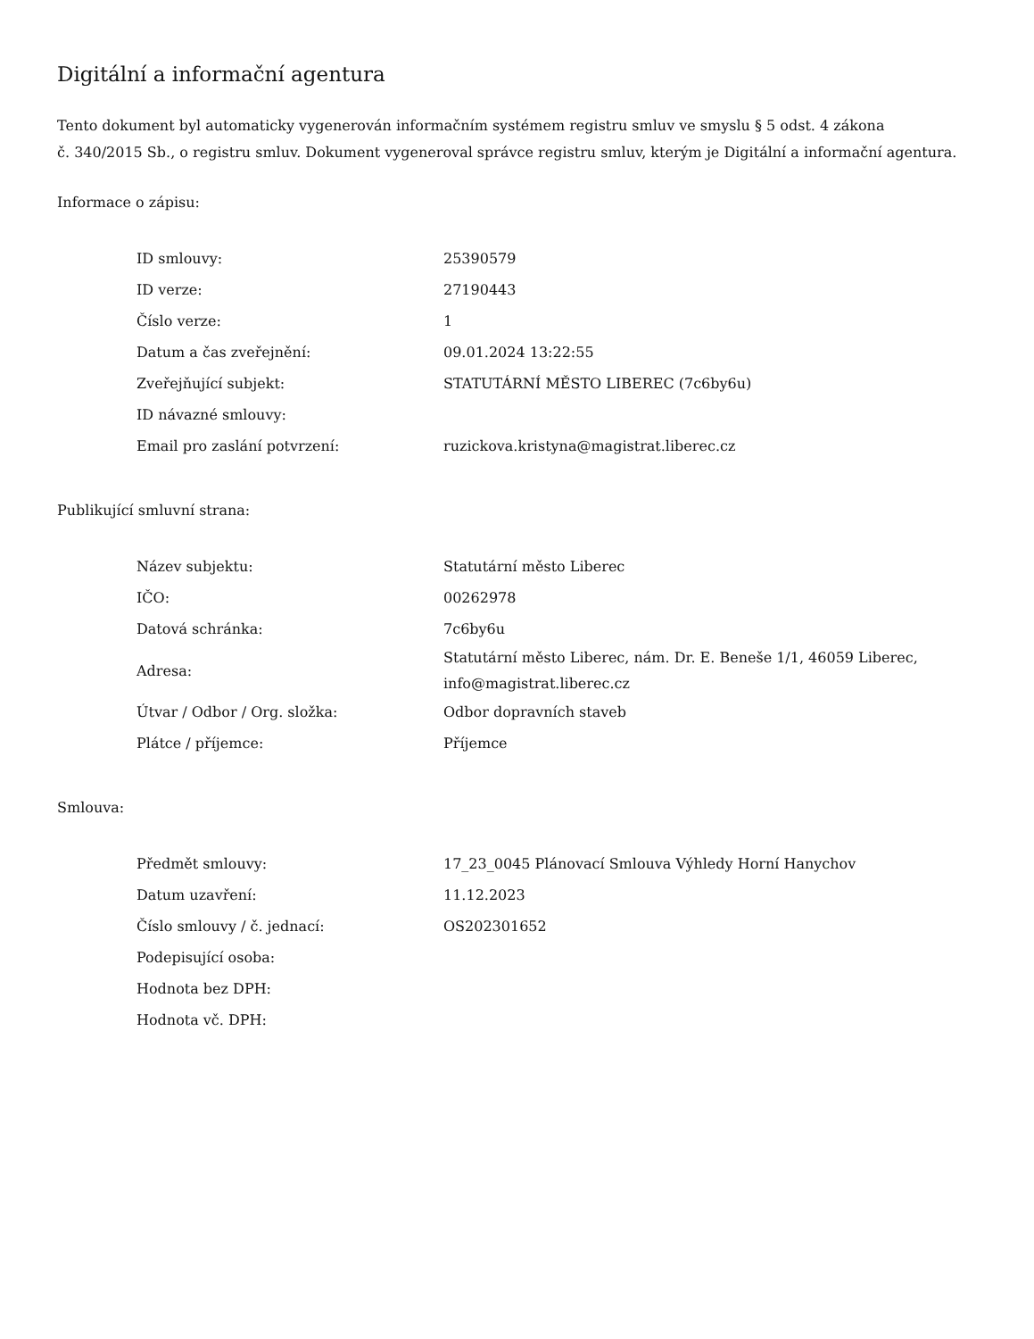Digitální a informační agentura
Tento dokument byl automaticky vygenerován informačním systémem registru smluv ve smyslu § 5 odst. 4 zákona
č. 340/2015 Sb., o registru smluv. Dokument vygeneroval správce registru smluv, kterým je Digitální a informační agentura.
Informace o zápisu:
| ID smlouvy: | 25390579 |
| ID verze: | 27190443 |
| Číslo verze: | 1 |
| Datum a čas zveřejnění: | 09.01.2024 13:22:55 |
| Zveřejňující subjekt: | STATUTÁRNÍ MĚSTO LIBEREC (7c6by6u) |
| ID návazné smlouvy: | |
| Email pro zaslání potvrzení: | ruzickova.kristyna@magistrat.liberec.cz |
Publikující smluvní strana:
| Název subjektu: | Statutární město Liberec |
| IČO: | 00262978 |
| Datová schránka: | 7c6by6u |
| Adresa: | Statutární město Liberec, nám. Dr. E. Beneše 1/1, 46059 Liberec, info@magistrat.liberec.cz |
| Útvar / Odbor / Org. složka: | Odbor dopravních staveb |
| Plátce / příjemce: | Příjemce |
Smlouva:
| Předmět smlouvy: | 17_23_0045 Plánovací Smlouva Výhledy Horní Hanychov |
| Datum uzavření: | 11.12.2023 |
| Číslo smlouvy / č. jednací: | OS202301652 |
| Podepisující osoba: | |
| Hodnota bez DPH: | |
| Hodnota vč. DPH: | |